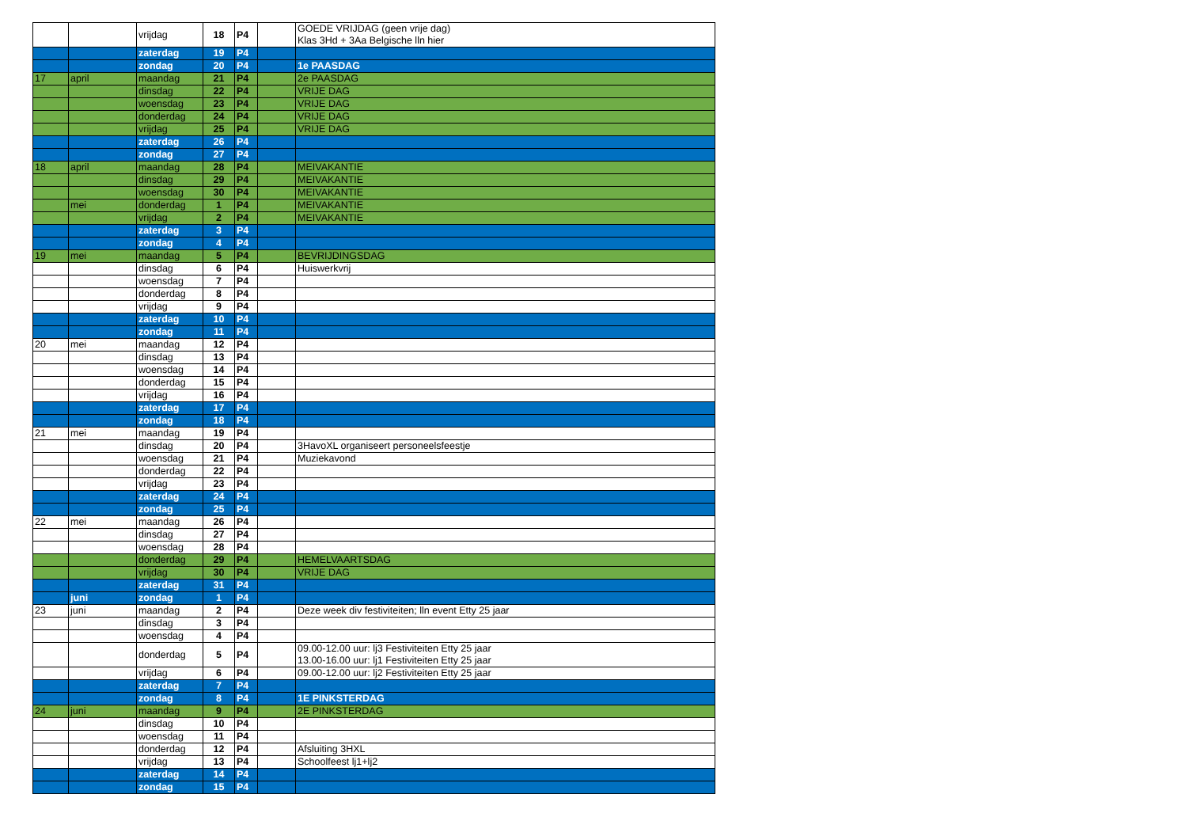| | | vrijdag | 18 | P4 | | GOEDE VRIJDAG (geen vrije dag) Klas 3Hd + 3Aa Belgische lln hier |
| | | zaterdag | 19 | P4 | | |
| | | zondag | 20 | P4 | | 1e PAASDAG |
| 17 | april | maandag | 21 | P4 | | 2e PAASDAG |
| | | dinsdag | 22 | P4 | | VRIJE DAG |
| | | woensdag | 23 | P4 | | VRIJE DAG |
| | | donderdag | 24 | P4 | | VRIJE DAG |
| | | vrijdag | 25 | P4 | | VRIJE DAG |
| | | zaterdag | 26 | P4 | | |
| | | zondag | 27 | P4 | | |
| 18 | april | maandag | 28 | P4 | | MEIVAKANTIE |
| | | dinsdag | 29 | P4 | | MEIVAKANTIE |
| | | woensdag | 30 | P4 | | MEIVAKANTIE |
| | mei | donderdag | 1 | P4 | | MEIVAKANTIE |
| | | vrijdag | 2 | P4 | | MEIVAKANTIE |
| | | zaterdag | 3 | P4 | | |
| | | zondag | 4 | P4 | | |
| 19 | mei | maandag | 5 | P4 | | BEVRIJDINGSDAG |
| | | dinsdag | 6 | P4 | | Huiswerkvrij |
| | | woensdag | 7 | P4 | | |
| | | donderdag | 8 | P4 | | |
| | | vrijdag | 9 | P4 | | |
| | | zaterdag | 10 | P4 | | |
| | | zondag | 11 | P4 | | |
| 20 | mei | maandag | 12 | P4 | | |
| | | dinsdag | 13 | P4 | | |
| | | woensdag | 14 | P4 | | |
| | | donderdag | 15 | P4 | | |
| | | vrijdag | 16 | P4 | | |
| | | zaterdag | 17 | P4 | | |
| | | zondag | 18 | P4 | | |
| 21 | mei | maandag | 19 | P4 | | |
| | | dinsdag | 20 | P4 | | 3HavoXL organiseert personeelsfeestje |
| | | woensdag | 21 | P4 | | Muziekavond |
| | | donderdag | 22 | P4 | | |
| | | vrijdag | 23 | P4 | | |
| | | zaterdag | 24 | P4 | | |
| | | zondag | 25 | P4 | | |
| 22 | mei | maandag | 26 | P4 | | |
| | | dinsdag | 27 | P4 | | |
| | | woensdag | 28 | P4 | | |
| | | donderdag | 29 | P4 | | HEMELVAARTSDAG |
| | | vrijdag | 30 | P4 | | VRIJE DAG |
| | | zaterdag | 31 | P4 | | |
| | juni | zondag | 1 | P4 | | |
| 23 | juni | maandag | 2 | P4 | | Deze week div festiviteiten; lln event Etty 25 jaar |
| | | dinsdag | 3 | P4 | | |
| | | woensdag | 4 | P4 | | |
| | | donderdag | 5 | P4 | | 09.00-12.00 uur: lj3 Festiviteiten Etty 25 jaar 13.00-16.00 uur: lj1 Festiviteiten Etty 25 jaar |
| | | vrijdag | 6 | P4 | | 09.00-12.00 uur: lj2 Festiviteiten Etty 25 jaar |
| | | zaterdag | 7 | P4 | | |
| | | zondag | 8 | P4 | | 1E PINKSTERDAG |
| 24 | juni | maandag | 9 | P4 | | 2E PINKSTERDAG |
| | | dinsdag | 10 | P4 | | |
| | | woensdag | 11 | P4 | | |
| | | donderdag | 12 | P4 | | Afsluiting 3HXL |
| | | vrijdag | 13 | P4 | | Schoolfeest lj1+lj2 |
| | | zaterdag | 14 | P4 | | |
| | | zondag | 15 | P4 | | |